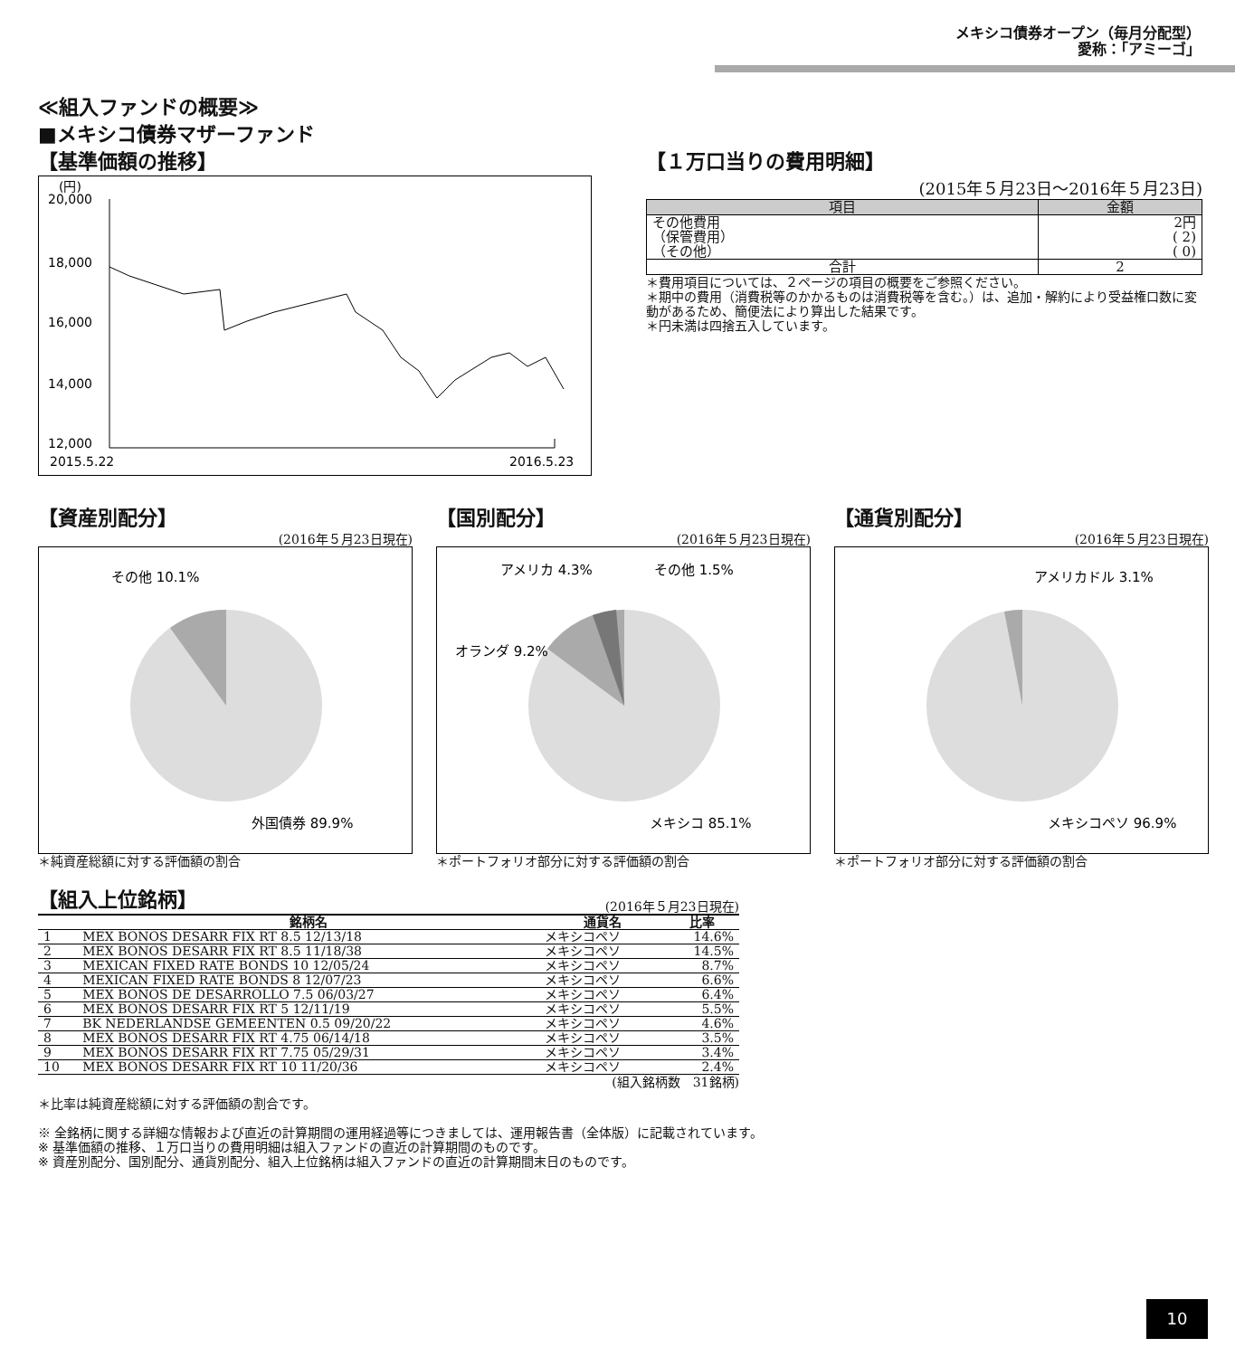メキシコ債券オープン（毎月分配型）
愛称：「アミーゴ」
≪組入ファンドの概要≫
■メキシコ債券マザーファンド
【基準価額の推移】
(円)
20,000
18,000
16,000
14,000
12,000
2015.5.22
2016.5.23
【１万口当りの費用明細】
(2015年５月23日～2016年５月23日)
| 項目 | 金額 |
| --- | --- |
| その他費用 （保管費用） （その他） | 2円 ( 2) ( 0) |
| 合計 | 2 |
＊費用項目については、２ページの項目の概要をご参照ください。
＊期中の費用（消費税等のかかるものは消費税等を含む。）は、追加・解約により受益権口数に変動があるため、簡便法により算出した結果です。
＊円未満は四捨五入しています。
【資産別配分】
(2016年５月23日現在)
その他 10.1%
外国債券 89.9%
＊純資産総額に対する評価額の割合
【国別配分】
(2016年５月23日現在)
アメリカ 4.3%
その他 1.5%
オランダ 9.2%
メキシコ 85.1%
＊ポートフォリオ部分に対する評価額の割合
【通貨別配分】
(2016年５月23日現在)
アメリカドル 3.1%
メキシコペソ 96.9%
＊ポートフォリオ部分に対する評価額の割合
【組入上位銘柄】
(2016年５月23日現在)
| | 銘柄名 | 通貨名 | 比率 |
| --- | --- | --- | --- |
| 1 | MEX BONOS DESARR FIX RT 8.5 12/13/18 | メキシコペソ | 14.6% |
| 2 | MEX BONOS DESARR FIX RT 8.5 11/18/38 | メキシコペソ | 14.5% |
| 3 | MEXICAN FIXED RATE BONDS 10 12/05/24 | メキシコペソ | 8.7% |
| 4 | MEXICAN FIXED RATE BONDS 8 12/07/23 | メキシコペソ | 6.6% |
| 5 | MEX BONOS DE DESARROLLO 7.5 06/03/27 | メキシコペソ | 6.4% |
| 6 | MEX BONOS DESARR FIX RT 5 12/11/19 | メキシコペソ | 5.5% |
| 7 | BK NEDERLANDSE GEMEENTEN 0.5 09/20/22 | メキシコペソ | 4.6% |
| 8 | MEX BONOS DESARR FIX RT 4.75 06/14/18 | メキシコペソ | 3.5% |
| 9 | MEX BONOS DESARR FIX RT 7.75 05/29/31 | メキシコペソ | 3.4% |
| 10 | MEX BONOS DESARR FIX RT 10 11/20/36 | メキシコペソ | 2.4% |
(組入銘柄数　31銘柄)
＊比率は純資産総額に対する評価額の割合です。
※ 全銘柄に関する詳細な情報および直近の計算期間の運用経過等につきましては、運用報告書（全体版）に記載されています。
※ 基準価額の推移、１万口当りの費用明細は組入ファンドの直近の計算期間のものです。
※ 資産別配分、国別配分、通貨別配分、組入上位銘柄は組入ファンドの直近の計算期間末日のものです。
10